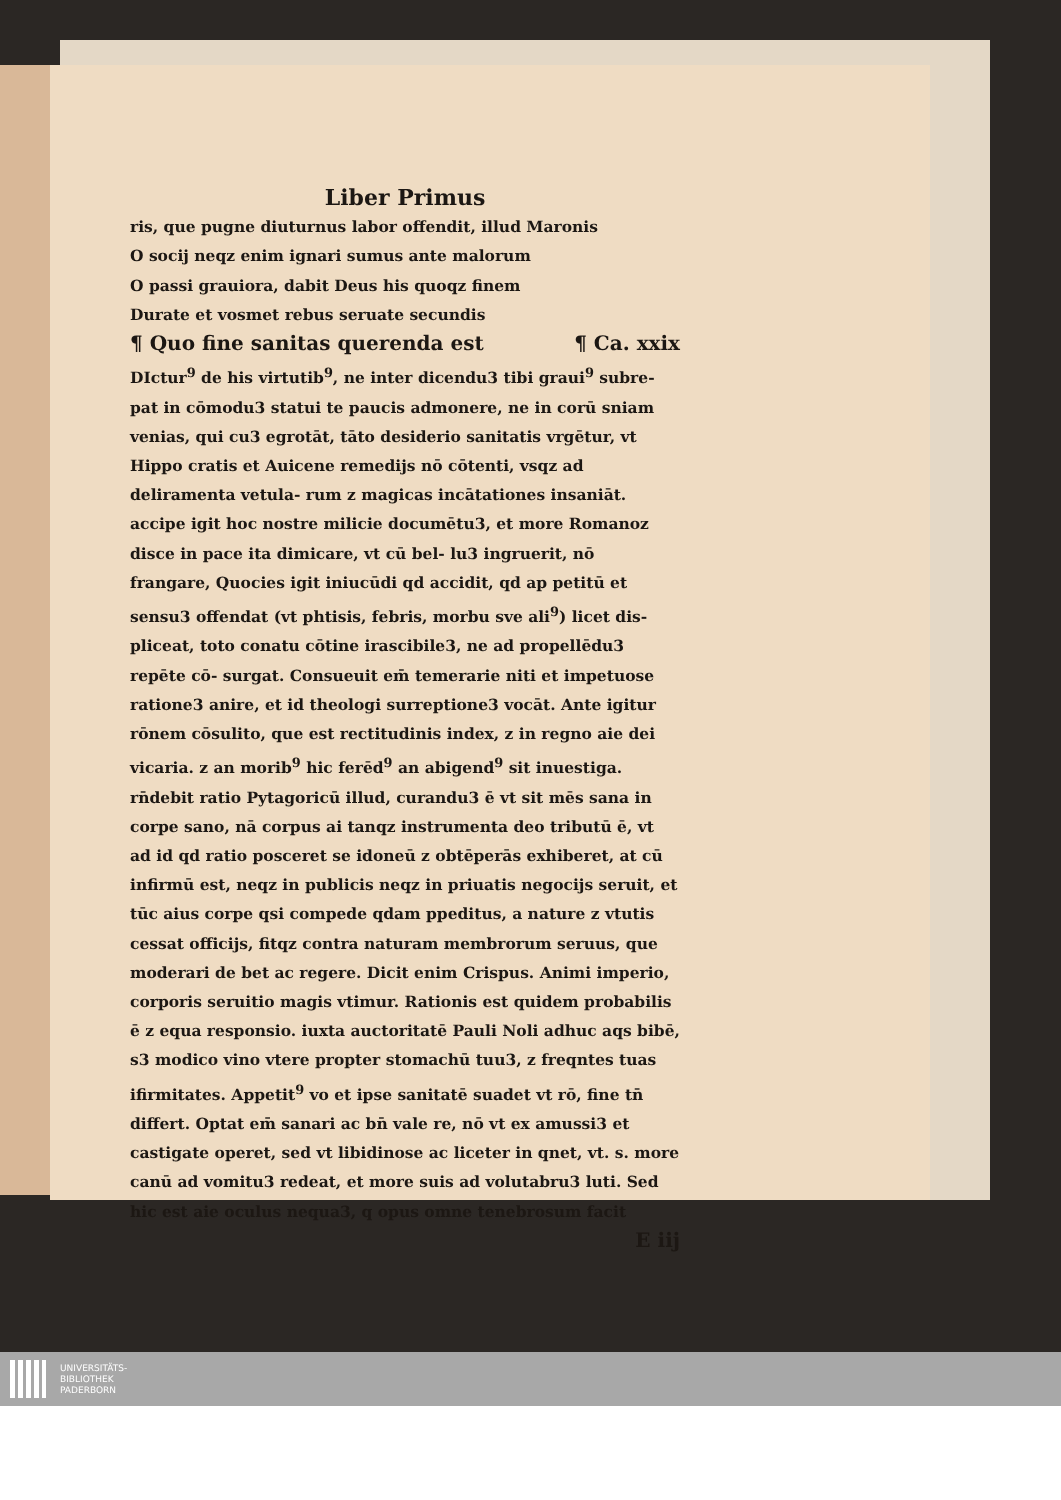Liber Primus
ris, que pugne diuturnus labor offendit, illud Maronis
O socij neqz enim ignari sumus ante malorum
O passi grauiora, dabit Deus his quoqz finem
Durate et vosmet rebus seruate secundis
¶ Quo fine sanitas querenda est ¶ Ca. xxix
DIctur<sup>9</sup> de his virtutib<sup>9</sup>, ne inter dicendu3 tibi graui<sup>9</sup> subre- pat in cōmodu3 statui te paucis admonere, ne in corū sniam venias, qui cu3 egrotāt, tāto desiderio sanitatis vrgētur, vt Hippo cratis et Auicene remedijs nō cōtenti, vsqz ad deliramenta vetula- rum z magicas incātationes insaniāt. accipe igit hoc nostre milicie documētu3, et more Romanoz disce in pace ita dimicare, vt cū bel- lu3 ingruerit, nō frangare, Quocies igit iniucūdi qd accidit, qd ap petitū et sensu3 offendat (vt phtisis, febris, morbu sve ali<sup>9</sup>) licet dis- pliceat, toto conatu cōtine irascibile3, ne ad propellēdu3 repēte cō- surgat. Consueuit em̄ temerarie niti et impetuose ratione3 anire, et id theologi surreptione3 vocāt. Ante igitur rōnem cōsulito, que est rectitudinis index, z in regno aie dei vicaria. z an morib<sup>9</sup> hic ferēd<sup>9</sup> an abigend<sup>9</sup> sit inuestiga. rn̄debit ratio Pytagoricū illud, curandu3 ē vt sit mēs sana in corpe sano, nā corpus ai tanqz instrumenta deo tributū ē, vt ad id qd ratio posceret se idoneū z obtēperās exhiberet, at cū infirmū est, neqz in publicis neqz in priuatis negocijs seruit, et tūc aius corpe qsi compede qdam ppeditus, a nature z vtutis cessat officijs, fitqz contra naturam membrorum seruus, que moderari de bet ac regere. Dicit enim Crispus. Animi imperio, corporis seruitio magis vtimur. Rationis est quidem probabilis ē z equa responsio. iuxta auctoritatē Pauli Noli adhuc aqs bibē, s3 modico vino vtere propter stomachū tuu3, z freqntes tuas ifirmitates. Appetit<sup>9</sup> vo et ipse sanitatē suadet vt rō, fine tn̄ differt. Optat em̄ sanari ac bn̄ vale re, nō vt ex amussi3 et castigate operet, sed vt libidinose ac liceter in qnet, vt. s. more canū ad vomitu3 redeat, et more suis ad volutabru3 luti. Sed hic est aie oculus nequa3, q opus omne tenebrosum facit
E iij
UNIVERSITÄTS-
BIBLIOTHEK
PADERBORN